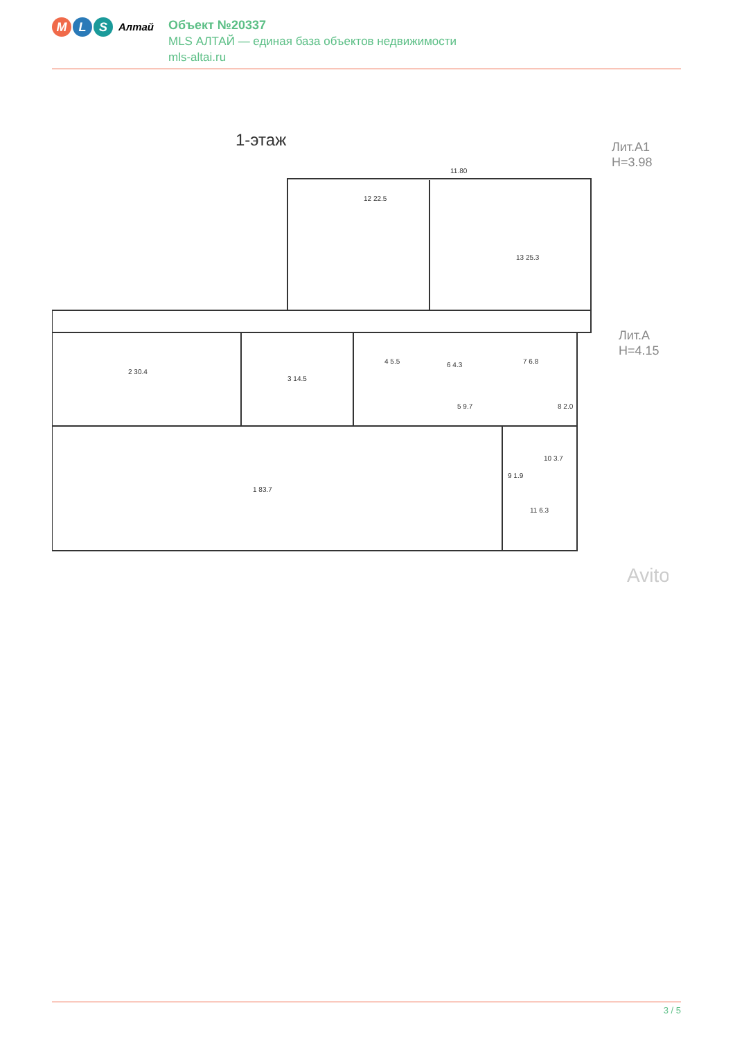M L S
Алтай
Объект №20337
MLS АЛТАЙ — единая база объектов недвижимости
mls-altai.ru
1-этаж
Лит.А1
H=3.98
Лит.А
H=4.15
11.80
12 22.5
13 25.3
2 30.4
3 14.5
4 5.5
6 4.3
7 6.8
5 9.7
8 2.0
1 83.7
9 1.9
10 3.7
11 6.3
Avito
3 / 5